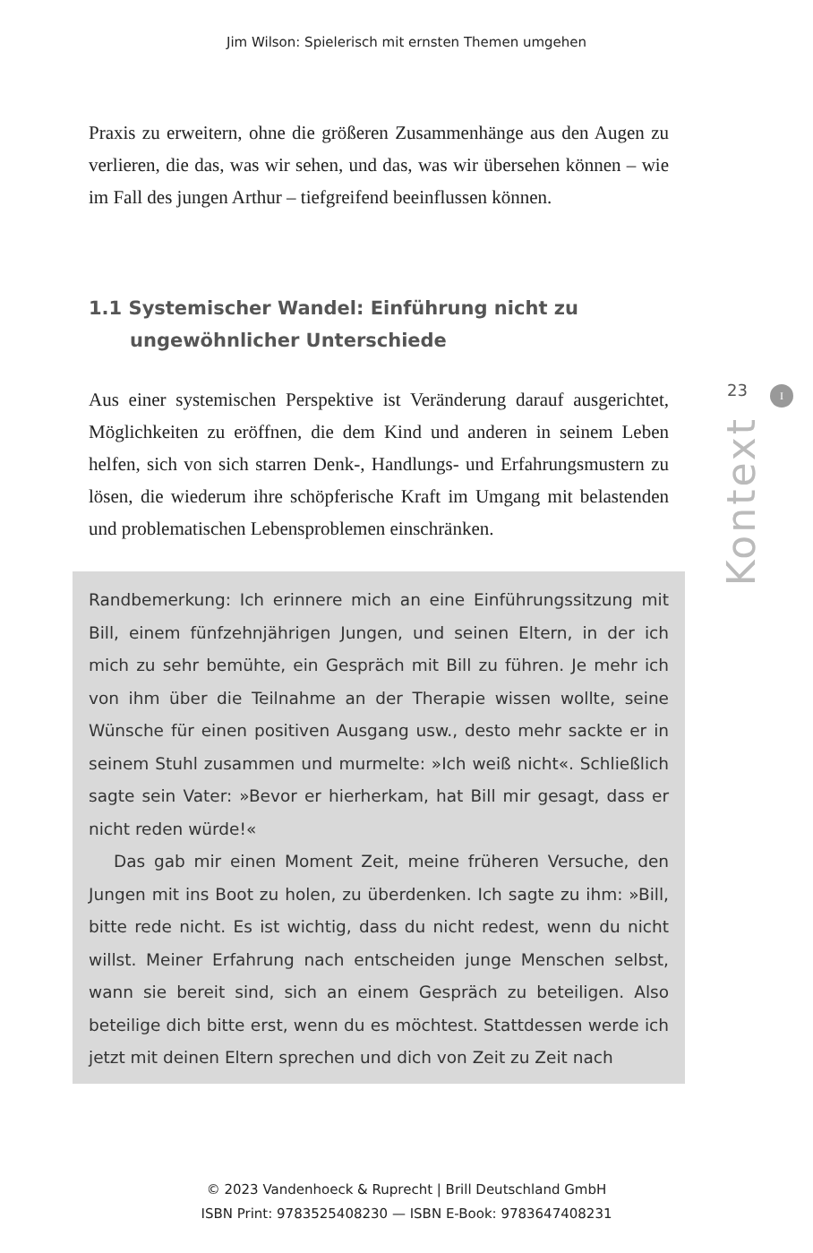Jim Wilson: Spielerisch mit ernsten Themen umgehen
Praxis zu erweitern, ohne die größeren Zusammenhänge aus den Augen zu verlieren, die das, was wir sehen, und das, was wir übersehen können – wie im Fall des jungen Arthur – tiefgreifend beeinflussen können.
1.1 Systemischer Wandel: Einführung nicht zu ungewöhnlicher Unterschiede
Aus einer systemischen Perspektive ist Veränderung darauf ausgerichtet, Möglichkeiten zu eröffnen, die dem Kind und anderen in seinem Leben helfen, sich von sich starren Denk-, Handlungs- und Erfahrungsmustern zu lösen, die wiederum ihre schöpferische Kraft im Umgang mit belastenden und problematischen Lebensproblemen einschränken.
Randbemerkung: Ich erinnere mich an eine Einführungssitzung mit Bill, einem fünfzehnjährigen Jungen, und seinen Eltern, in der ich mich zu sehr bemühte, ein Gespräch mit Bill zu führen. Je mehr ich von ihm über die Teilnahme an der Therapie wissen wollte, seine Wünsche für einen positiven Ausgang usw., desto mehr sackte er in seinem Stuhl zusammen und murmelte: »Ich weiß nicht«. Schließlich sagte sein Vater: »Bevor er hierherkam, hat Bill mir gesagt, dass er nicht reden würde!«
Das gab mir einen Moment Zeit, meine früheren Versuche, den Jungen mit ins Boot zu holen, zu überdenken. Ich sagte zu ihm: »Bill, bitte rede nicht. Es ist wichtig, dass du nicht redest, wenn du nicht willst. Meiner Erfahrung nach entscheiden junge Menschen selbst, wann sie bereit sind, sich an einem Gespräch zu beteiligen. Also beteilige dich bitte erst, wenn du es möchtest. Stattdessen werde ich jetzt mit deinen Eltern sprechen und dich von Zeit zu Zeit nach
23
I
Kontext
© 2023 Vandenhoeck & Ruprecht | Brill Deutschland GmbH
ISBN Print: 9783525408230 — ISBN E-Book: 9783647408231